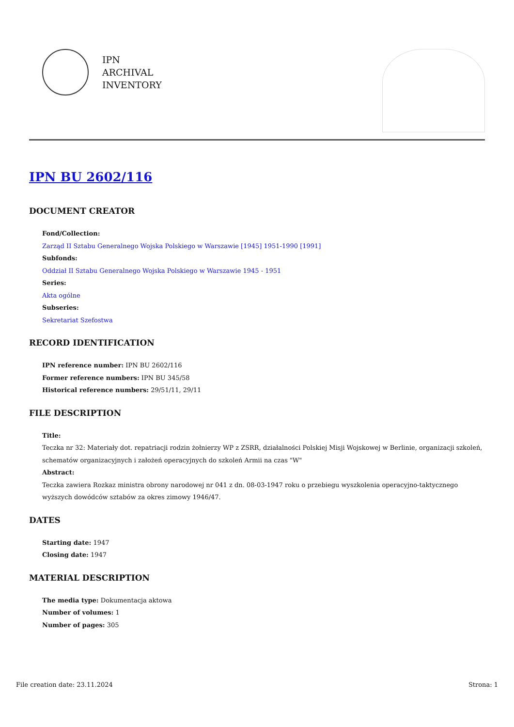IPN
ARCHIVAL
INVENTORY
IPN BU 2602/116
DOCUMENT CREATOR
Fond/Collection:
Zarząd II Sztabu Generalnego Wojska Polskiego w Warszawie [1945] 1951-1990 [1991]
Subfonds:
Oddział II Sztabu Generalnego Wojska Polskiego w Warszawie 1945 - 1951
Series:
Akta ogólne
Subseries:
Sekretariat Szefostwa
RECORD IDENTIFICATION
IPN reference number: IPN BU 2602/116
Former reference numbers: IPN BU 345/58
Historical reference numbers: 29/51/11, 29/11
FILE DESCRIPTION
Title:
Teczka nr 32: Materiały dot. repatriacji rodzin żołnierzy WP z ZSRR, działalności Polskiej Misji Wojskowej w Berlinie, organizacji szkoleń, schematów organizacyjnych i założeń operacyjnych do szkoleń Armii na czas "W"
Abstract:
Teczka zawiera Rozkaz ministra obrony narodowej nr 041 z dn. 08-03-1947 roku o przebiegu wyszkolenia operacyjno-taktycznego wyższych dowódców sztabów za okres zimowy 1946/47.
DATES
Starting date: 1947
Closing date: 1947
MATERIAL DESCRIPTION
The media type: Dokumentacja aktowa
Number of volumes: 1
Number of pages: 305
File creation date: 23.11.2024 Strona: 1